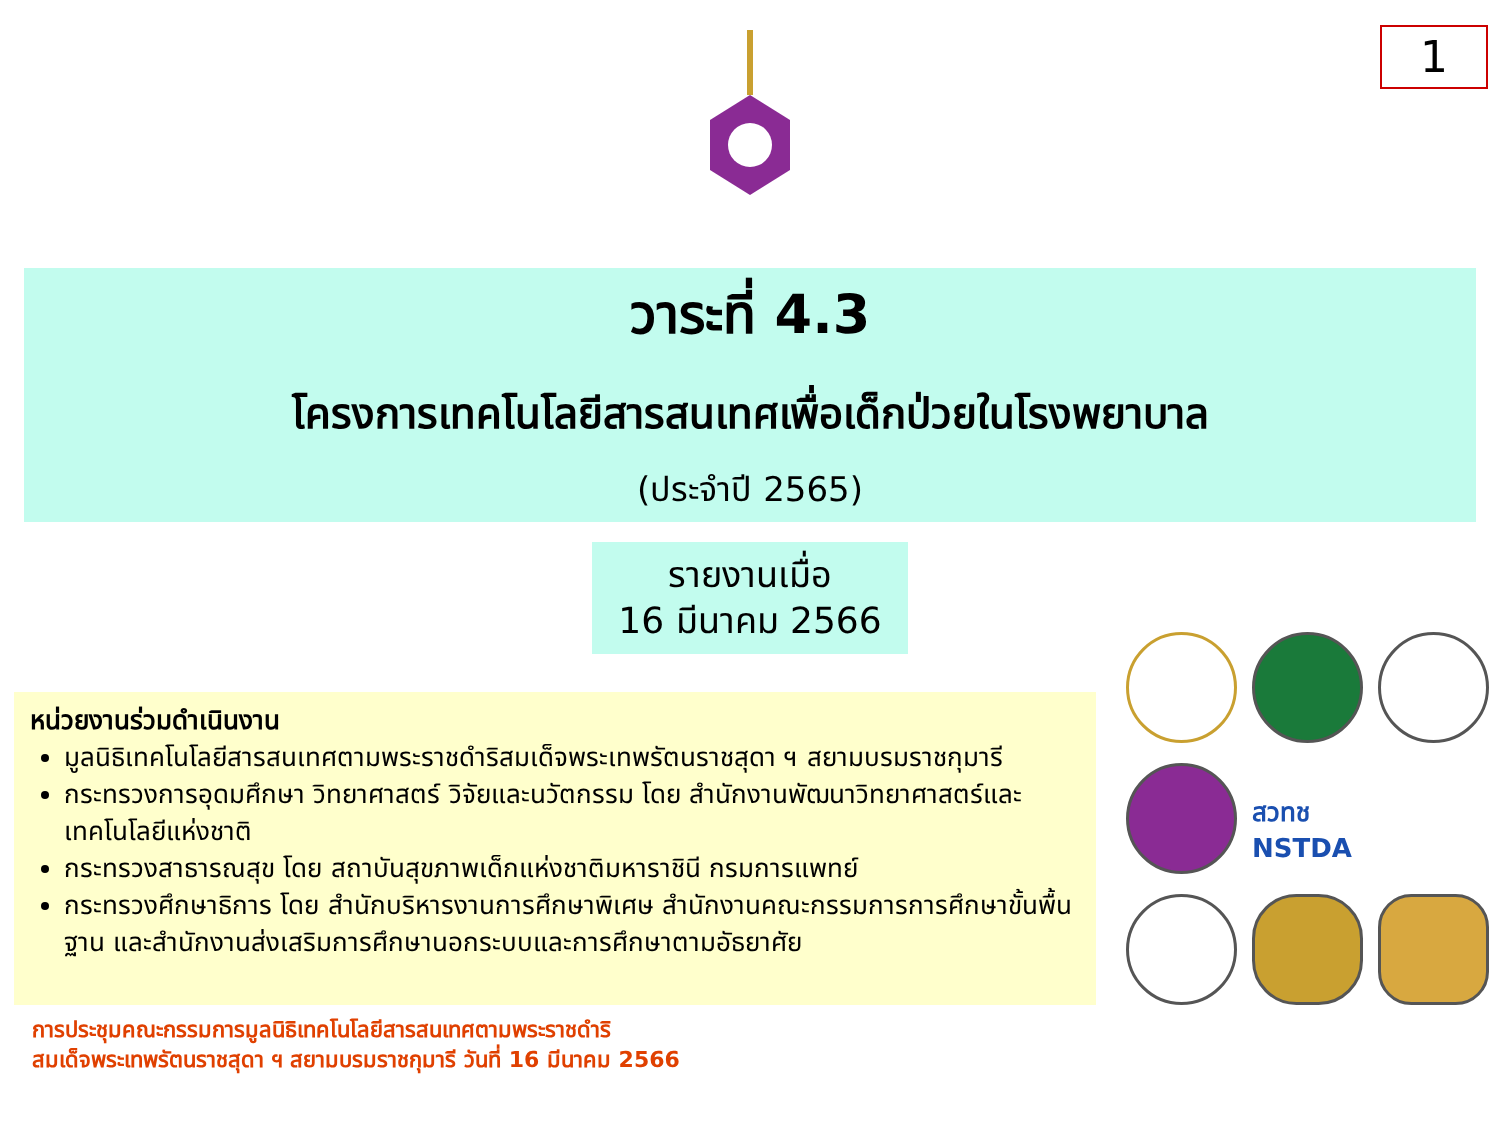1
วาระที่ 4.3
โครงการเทคโนโลยีสารสนเทศเพื่อเด็กป่วยในโรงพยาบาล
(ประจำปี 2565)
รายงานเมื่อ
16 มีนาคม 2566
หน่วยงานร่วมดำเนินงาน
มูลนิธิเทคโนโลยีสารสนเทศตามพระราชดำริสมเด็จพระเทพรัตนราชสุดา ฯ สยามบรมราชกุมารี
กระทรวงการอุดมศึกษา วิทยาศาสตร์ วิจัยและนวัตกรรม โดย สำนักงานพัฒนาวิทยาศาสตร์และเทคโนโลยีแห่งชาติ
กระทรวงสาธารณสุข โดย สถาบันสุขภาพเด็กแห่งชาติมหาราชินี กรมการแพทย์
กระทรวงศึกษาธิการ โดย สำนักบริหารงานการศึกษาพิเศษ สำนักงานคณะกรรมการการศึกษาขั้นพื้นฐาน และสำนักงานส่งเสริมการศึกษานอกระบบและการศึกษาตามอัธยาศัย
สวทช NSTDA
การประชุมคณะกรรมการมูลนิธิเทคโนโลยีสารสนเทศตามพระราชดำริ
สมเด็จพระเทพรัตนราชสุดา ฯ สยามบรมราชกุมารี วันที่ 16 มีนาคม 2566